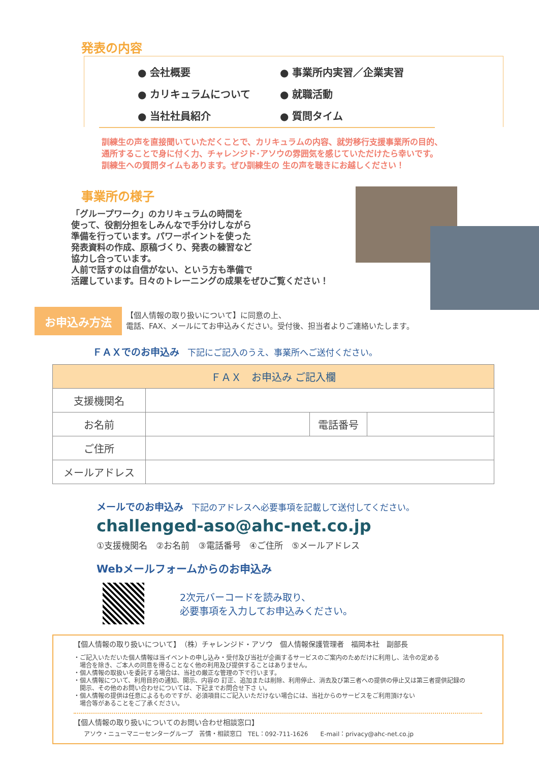発表の内容
● 会社概要
● 事業所内実習／企業実習
● カリキュラムについて
● 就職活動
● 当社社員紹介
● 質問タイム
訓練生の声を直接聞いていただくことで、カリキュラムの内容、就労移行支援事業所の目的、
通所することで身に付く力、チャレンジド･アソウの雰囲気を感じていただけたら幸いです。
訓練生への質問タイムもあります。ぜひ訓練生の 生の声を聴きにお越しください！
事業所の様子
「グループワーク」のカリキュラムの時間を
使って、役割分担をしみんなで手分けしながら
準備を行っています。パワーポイントを使った
発表資料の作成、原稿づくり、発表の練習など
協力し合っています。
人前で話すのは自信がない、という方も準備で
活躍しています。日々のトレーニングの成果をぜひご覧ください！
お申込み方法
【個人情報の取り扱いについて】に同意の上、
電話、FAX、メールにてお申込みください。受付後、担当者よりご連絡いたします。
ＦＡＸでのお申込み　下記にご記入のうえ、事業所へご送付ください。
| ＦＡＸ お申込み ご記入欄 | | | |
| --- | --- | --- | --- |
| 支援機関名 | | | |
| お名前 | | 電話番号 | |
| ご住所 | | | |
| メールアドレス | | | |
メールでのお申込み　下記のアドレスへ必要事項を記載して送付してください。
challenged-aso@ahc-net.co.jp
①支援機関名　②お名前　③電話番号　④ご住所　⑤メールアドレス
Webメールフォームからのお申込み
2次元バーコードを読み取り、
必要事項を入力してお申込みください。
【個人情報の取り扱いについて】　（株）チャレンジド・アソウ　個人情報保護管理者　福岡本社　副部長
・ご記入いただいた個人情報は当イベントの申し込み・受付及び当社が企画するサービスのご案内のためだけに利用し、法令の定める
　場合を除き、ご本人の同意を得ることなく他の利用及び提供することはありません。
・個人情報の取扱いを委託する場合は、当社の厳正な管理の下で行います。
・個人情報について、利用目的の通知、開示、内容の 訂正、追加または削除、利用停止、消去及び第三者への提供の停止又は第三者提供記録の
　開示、その他のお問い合わせについては、下記までお問合せ下さ い。
・個人情報の提供は任意によるものですが、必須項目にご記入いただけない場合には、当社からのサービスをご利用頂けない
　場合等があることをご了承ください。
【個人情報の取り扱いについてのお問い合わせ相談窓口】
アソウ・ニューマニーセンターグループ　苦情・相談窓口　TEL：092-711-1626　　E-mail：privacy@ahc-net.co.jp